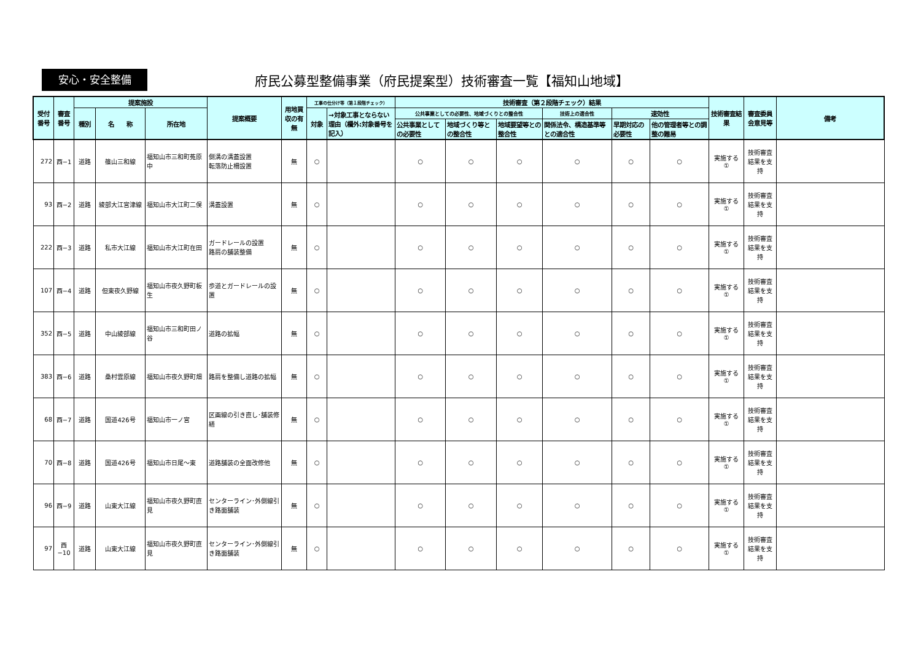安心・安全整備
府民公募型整備事業（府民提案型）技術審査一覧【福知山地域】
| 受付番号 | 審査番号 | 提案施設 | | | 提案概要 | 用地買収の有無 | 工事の仕分け等（第１段階チェック） | | 技術審査（第２段階チェック）結果 | | | | | | 技術審査結果 | 審査委員会意見等 | 備考 |
| --- | --- | --- | --- | --- | --- | --- | --- | --- | --- | --- | --- | --- | --- | --- | --- | --- | --- |
| | | 種別 | 名 称 | 所在地 | | | 対象 | →対象工事とならない理由（欄外:対象番号を記入） | 公共事業としての必要性、地域づくりとの整合性 | | | 技術上の適合性 | 速効性 | | | | |
| | | | | | | | | | 公共事業としての必要性 | 地域づくり等との整合性 | 地域要望等との整合性 | 関係法令、構造基準等との適合性 | 早期対応の必要性 | 他の管理者等との調整の難易 | | | |
| 272 | 西−1 | 道路 | 篠山三和線 | 福知山市三和町菟原中 | 側溝の溝蓋設置 転落防止柵設置 | 無 | ○ | | ○ | ○ | ○ | ○ | ○ | ○ | 実施する ① | 技術審査結果を支持 | |
| 93 | 西−2 | 道路 | 綾部大江宮津線 | 福知山市大江町二俣 | 溝蓋設置 | 無 | ○ | | ○ | ○ | ○ | ○ | ○ | ○ | 実施する ① | 技術審査結果を支持 | |
| 222 | 西−3 | 道路 | 私市大江線 | 福知山市大江町在田 | ガードレールの設置 路肩の舗装整備 | 無 | ○ | | ○ | ○ | ○ | ○ | ○ | ○ | 実施する ① | 技術審査結果を支持 | |
| 107 | 西−4 | 道路 | 但東夜久野線 | 福知山市夜久野町板生 | 歩道とガードレールの設置 | 無 | ○ | | ○ | ○ | ○ | ○ | ○ | ○ | 実施する ① | 技術審査結果を支持 | |
| 352 | 西−5 | 道路 | 中山綾部線 | 福知山市三和町田ノ谷 | 道路の拡幅 | 無 | ○ | | ○ | ○ | ○ | ○ | ○ | ○ | 実施する ① | 技術審査結果を支持 | |
| 383 | 西−6 | 道路 | 桑村雲原線 | 福知山市夜久野町畑 | 路肩を整備し道路の拡幅 | 無 | ○ | | ○ | ○ | ○ | ○ | ○ | ○ | 実施する ① | 技術審査結果を支持 | |
| 68 | 西−7 | 道路 | 国道426号 | 福知山市一ノ宮 | 区画線の引き直し･舗装修繕 | 無 | ○ | | ○ | ○ | ○ | ○ | ○ | ○ | 実施する ① | 技術審査結果を支持 | |
| 70 | 西−8 | 道路 | 国道426号 | 福知山市日尾～東 | 道路舗装の全面改修他 | 無 | ○ | | ○ | ○ | ○ | ○ | ○ | ○ | 実施する ① | 技術審査結果を支持 | |
| 96 | 西−9 | 道路 | 山東大江線 | 福知山市夜久野町直見 | センターライン･外側線引き路面舗装 | 無 | ○ | | ○ | ○ | ○ | ○ | ○ | ○ | 実施する ① | 技術審査結果を支持 | |
| 97 | 西−10 | 道路 | 山東大江線 | 福知山市夜久野町直見 | センターライン･外側線引き路面舗装 | 無 | ○ | | ○ | ○ | ○ | ○ | ○ | ○ | 実施する ① | 技術審査結果を支持 | |